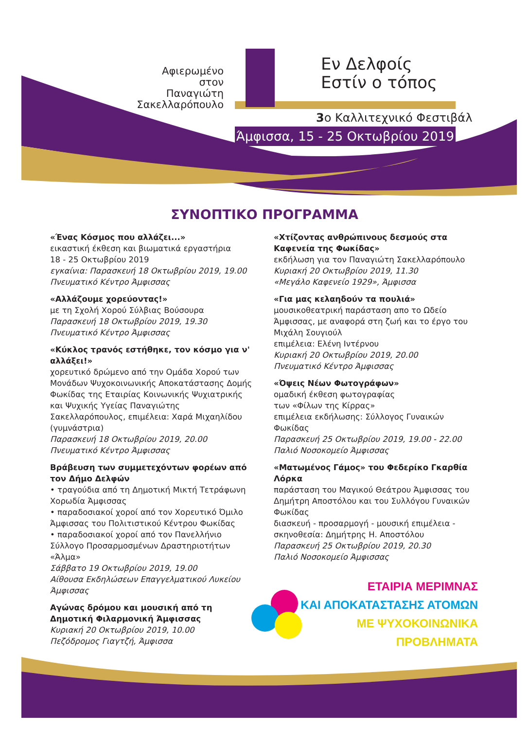Αφιερωμένο
στον
Παναγιώτη
Σακελλαρόπουλο
Εν Δελφοίς
Εστίν ο τόπος
3ο Καλλιτεχνικό Φεστιβάλ
Άμφισσα, 15 - 25 Οκτωβρίου 2019
ΣΥΝΟΠΤΙΚΟ ΠΡΟΓΡΑΜΜΑ
«Ένας Κόσμος που αλλάζει...»
εικαστική έκθεση και βιωματικά εργαστήρια
18 - 25 Οκτωβρίου 2019
εγκαίνια: Παρασκευή 18 Οκτωβρίου 2019, 19.00
Πνευματικό Κέντρο Άμφισσας
«Αλλάζουμε χορεύοντας!»
με τη Σχολή Χορού Σύλβιας Βούσουρα
Παρασκευή 18 Οκτωβρίου 2019, 19.30
Πνευματικό Κέντρο Άμφισσας
«Κύκλος τρανός εστήθηκε, τον κόσμο για ν' αλλάξει!»
χορευτικό δρώμενο από την Ομάδα Χορού των Μονάδων Ψυχοκοινωνικής Αποκατάστασης Δομής Φωκίδας της Εταιρίας Κοινωνικής Ψυχιατρικής και Ψυχικής Υγείας Παναγιώτης Σακελλαρόπουλος, επιμέλεια: Χαρά Μιχαηλίδου (γυμνάστρια)
Παρασκευή 18 Οκτωβρίου 2019, 20.00
Πνευματικό Κέντρο Άμφισσας
Βράβευση των συμμετεχόντων φορέων από τον Δήμο Δελφών
• τραγούδια από τη Δημοτική Μικτή Τετράφωνη Χορωδία Άμφισσας
• παραδοσιακοί χοροί από τον Χορευτικό Όμιλο Άμφισσας του Πολιτιστικού Κέντρου Φωκίδας
• παραδοσιακοί χοροί από τον Πανελλήνιο Σύλλογο Προσαρμοσμένων Δραστηριοτήτων «Άλμα»
Σάββατο 19 Οκτωβρίου 2019, 19.00
Αίθουσα Εκδηλώσεων Επαγγελματικού Λυκείου Άμφισσας
Αγώνας δρόμου και μουσική από τη Δημοτική Φιλαρμονική Άμφισσας
Κυριακή 20 Οκτωβρίου 2019, 10.00
Πεζόδρομος Γιαγτζή, Άμφισσα
«Χτίζοντας ανθρώπινους δεσμούς στα Καφενεία της Φωκίδας»
εκδήλωση για τον Παναγιώτη Σακελλαρόπουλο
Κυριακή 20 Οκτωβρίου 2019, 11.30
«Μεγάλο Καφενείο 1929», Άμφισσα
«Για μας κελαηδούν τα πουλιά»
μουσικοθεατρική παράσταση απο το Ωδείο Άμφισσας, με αναφορά στη ζωή και το έργο του Μιχάλη Σουγιούλ
επιμέλεια: Ελένη Ιντέρνου
Κυριακή 20 Οκτωβρίου 2019, 20.00
Πνευματικό Κέντρο Άμφισσας
«Όψεις Νέων Φωτογράφων»
ομαδική έκθεση φωτογραφίας
των «Φίλων της Κίρρας»
επιμέλεια εκδήλωσης: Σύλλογος Γυναικών Φωκίδας
Παρασκευή 25 Οκτωβρίου 2019, 19.00 - 22.00
Παλιό Νοσοκομείο Άμφισσας
«Ματωμένος Γάμος» του Φεδερίκο Γκαρθία Λόρκα
παράσταση του Μαγικού Θεάτρου Άμφισσας του Δημήτρη Αποστόλου και του Συλλόγου Γυναικών Φωκίδας
διασκευή - προσαρμογή - μουσική επιμέλεια - σκηνοθεσία: Δημήτρης Η. Αποστόλου
Παρασκευή 25 Οκτωβρίου 2019, 20.30
Παλιό Νοσοκομείο Άμφισσας
ΕΤΑΙΡΙΑ ΜΕΡΙΜΝΑΣ
ΚΑΙ ΑΠΟΚΑΤΑΣΤΑΣΗΣ ΑΤΟΜΩΝ
ΜΕ ΨΥΧΟΚΟΙΝΩΝΙΚΑ ΠΡΟΒΛΗΜΑΤΑ